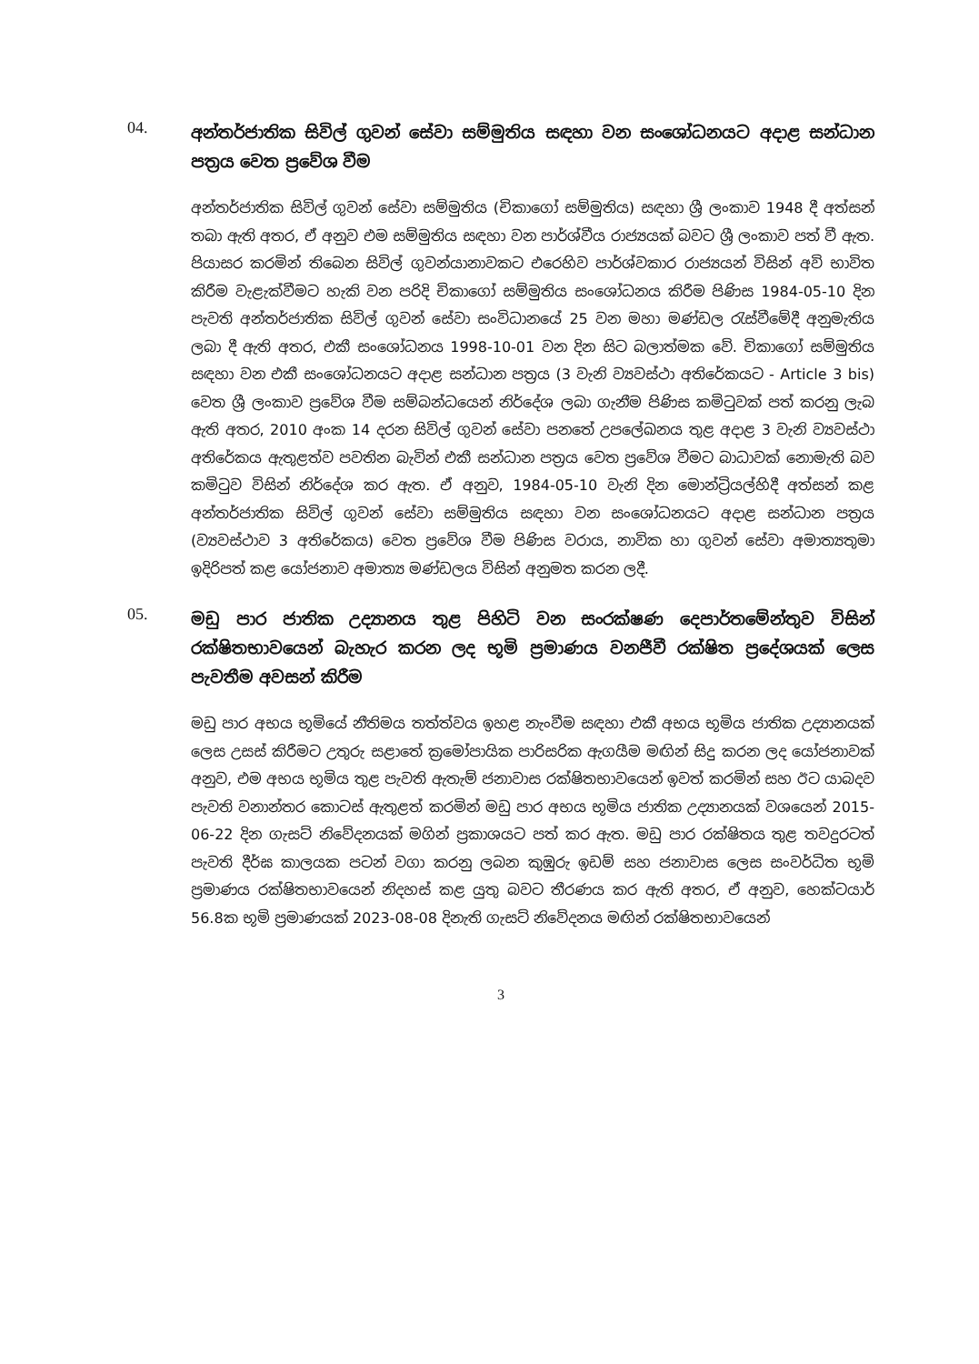04.
අන්තර්ජාතික සිවිල් ගුවන් සේවා සම්මුතිය සඳහා වන සංශෝධනයට අදාළ සන්ධාන පත්‍රය වෙත ප්‍රවේශ වීම
අන්තර්ජාතික සිවිල් ගුවන් සේවා සම්මුතිය (චිකාගෝ සම්මුතිය) සඳහා ශ්‍රී ලංකාව 1948 දී අත්සන් තබා ඇති අතර, ඒ අනුව එම සම්මුතිය සඳහා වන පාර්ශ්වීය රාජ්‍යයක් බවට ශ්‍රී ලංකාව පත් වී ඇත. පියාසර කරමින් තිබෙන සිවිල් ගුවන්යානාවකට එරෙහිව පාර්ශ්වකාර රාජ්‍යයන් විසින් අවි භාවිත කිරීම වැළැක්වීමට හැකි වන පරිදි චිකාගෝ සම්මුතිය සංශෝධනය කිරීම පිණිස 1984-05-10 දින පැවති අන්තර්ජාතික සිවිල් ගුවන් සේවා සංවිධානයේ 25 වන මහා මණ්ඩල රැස්වීමේදී අනුමැතිය ලබා දී ඇති අතර, එකී සංශෝධනය 1998-10-01 වන දින සිට බලාත්මක වේ. චිකාගෝ සම්මුතිය සඳහා වන එකී සංශෝධනයට අදාළ සන්ධාන පත්‍රය (3 වැනි ව්‍යවස්ථා අතිරේකයට - Article 3 bis) වෙත ශ්‍රී ලංකාව ප්‍රවේශ වීම සම්බන්ධයෙන් නිර්දේශ ලබා ගැනීම පිණිස කමිටුවක් පත් කරනු ලැබ ඇති අතර, 2010 අංක 14 දරන සිවිල් ගුවන් සේවා පනතේ උපලේඛනය තුළ අදාළ 3 වැනි ව්‍යවස්ථා අතිරේකය ඇතුළත්ව පවතින බැවින් එකී සන්ධාන පත්‍රය වෙත ප්‍රවේශ වීමට බාධාවක් නොමැති බව කමිටුව විසින් නිර්දේශ කර ඇත. ඒ අනුව, 1984-05-10 වැනි දින මොන්ට්‍රියල්හිදී අත්සන් කළ අන්තර්ජාතික සිවිල් ගුවන් සේවා සම්මුතිය සඳහා වන සංශෝධනයට අදාළ සන්ධාන පත්‍රය (ව්‍යවස්ථාව 3 අතිරේකය) වෙත ප්‍රවේශ වීම පිණිස වරාය, නාවික හා ගුවන් සේවා අමාත්‍යතුමා ඉදිරිපත් කළ යෝජනාව අමාත්‍ය මණ්ඩලය විසින් අනුමත කරන ලදී.
05.
මඩු පාර ජාතික උද්‍යානය තුළ පිහිටි වන සංරක්ෂණ දෙපාර්තමේන්තුව විසින් රක්ෂිතභාවයෙන් බැහැර කරන ලද භූමි ප්‍රමාණය වනජීවී රක්ෂිත ප්‍රදේශයක් ලෙස පැවතීම අවසන් කිරීම
මඩු පාර අභය භූමියේ නීතිමය තත්ත්වය ඉහළ නැංවීම සඳහා එකී අභය භූමිය ජාතික උද්‍යානයක් ලෙස උසස් කිරීමට උතුරු සළාතේ ක්‍රමෝපායික පාරිසරික ඇගයීම මඟින් සිදු කරන ලද යෝජනාවක් අනුව, එම අභය භූමිය තුළ පැවති ඇතැම් ජනාවාස රක්ෂිතභාවයෙන් ඉවත් කරමින් සහ ඊට යාබදව පැවති වනාන්තර කොටස් ඇතුළත් කරමින් මඩු පාර අභය භූමිය ජාතික උද්‍යානයක් වශයෙන් 2015-06-22 දින ගැසට් නිවේදනයක් මගින් ප්‍රකාශයට පත් කර ඇත. මඩු පාර රක්ෂිතය තුළ තවදුරටත් පැවති දීර්ඝ කාලයක පටන් වගා කරනු ලබන කුඹුරු ඉඩම් සහ ජනාවාස ලෙස සංවර්ධිත භූමි ප්‍රමාණය රක්ෂිතභාවයෙන් නිදහස් කළ යුතු බවට තීරණය කර ඇති අතර, ඒ අනුව, හෙක්ටයාර් 56.8ක භූමි ප්‍රමාණයක් 2023-08-08 දිනැති ගැසට් නිවේදනය මඟින් රක්ෂිතභාවයෙන්
3